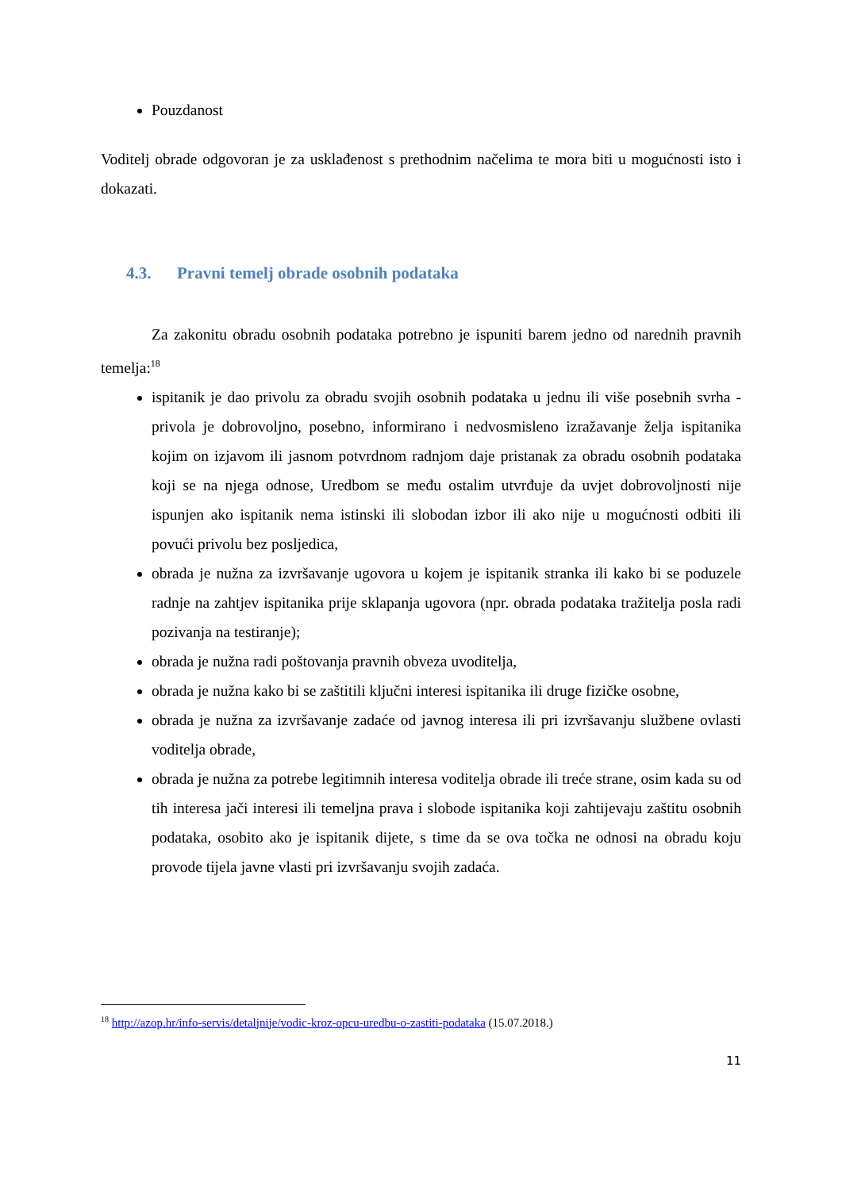Pouzdanost
Voditelj obrade odgovoran je za usklađenost s prethodnim načelima te mora biti u mogućnosti isto i dokazati.
4.3. Pravni temelj obrade osobnih podataka
Za zakonitu obradu osobnih podataka potrebno je ispuniti barem jedno od narednih pravnih temelja:<sup>18</sup>
ispitanik je dao privolu za obradu svojih osobnih podataka u jednu ili više posebnih svrha - privola je dobrovoljno, posebno, informirano i nedvosmisleno izražavanje želja ispitanika kojim on izjavom ili jasnom potvrdnom radnjom daje pristanak za obradu osobnih podataka koji se na njega odnose, Uredbom se među ostalim utvrđuje da uvjet dobrovoljnosti nije ispunjen ako ispitanik nema istinski ili slobodan izbor ili ako nije u mogućnosti odbiti ili povući privolu bez posljedica,
obrada je nužna za izvršavanje ugovora u kojem je ispitanik stranka ili kako bi se poduzele radnje na zahtjev ispitanika prije sklapanja ugovora (npr. obrada podataka tražitelja posla radi pozivanja na testiranje);
obrada je nužna radi poštovanja pravnih obveza uvoditelja,
obrada je nužna kako bi se zaštitili ključni interesi ispitanika ili druge fizičke osobne,
obrada je nužna za izvršavanje zadaće od javnog interesa ili pri izvršavanju službene ovlasti voditelja obrade,
obrada je nužna za potrebe legitimnih interesa voditelja obrade ili treće strane, osim kada su od tih interesa jači interesi ili temeljna prava i slobode ispitanika koji zahtijevaju zaštitu osobnih podataka, osobito ako je ispitanik dijete, s time da se ova točka ne odnosi na obradu koju provode tijela javne vlasti pri izvršavanju svojih zadaća.
<sup>18</sup> http://azop.hr/info-servis/detaljnije/vodic-kroz-opcu-uredbu-o-zastiti-podataka (15.07.2018.)
11